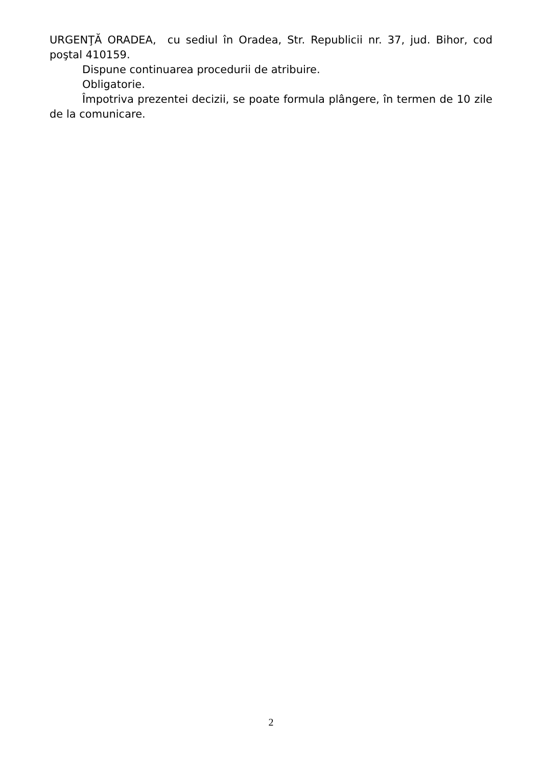URGENŢĂ ORADEA, cu sediul în Oradea, Str. Republicii nr. 37, jud. Bihor, cod poştal 410159.
Dispune continuarea procedurii de atribuire.
Obligatorie.
Împotriva prezentei decizii, se poate formula plângere, în termen de 10 zile de la comunicare.
2